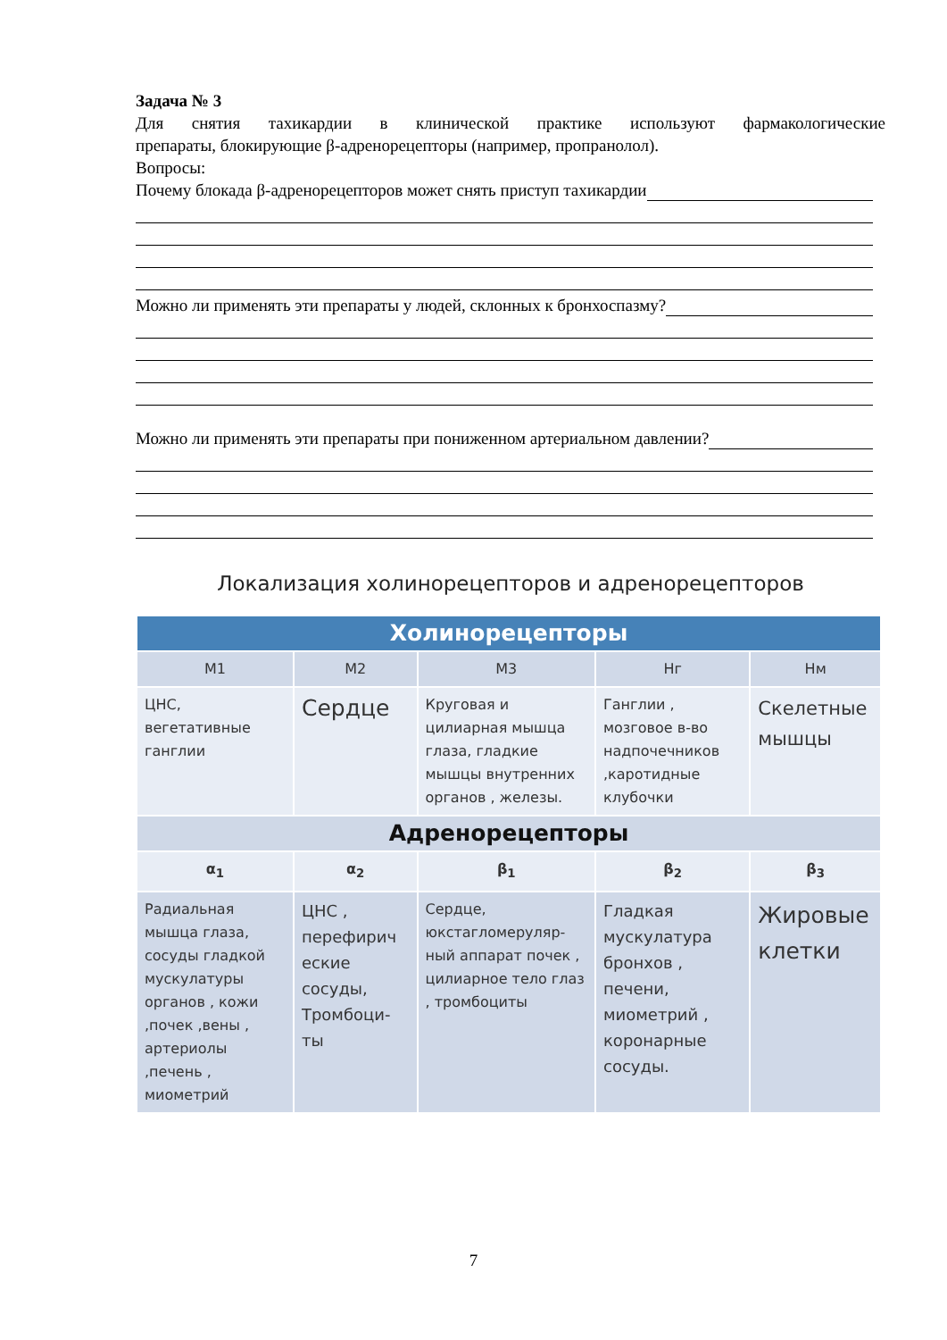Задача № 3
Для снятия тахикардии в клинической практике используют фармакологические
препараты, блокирующие β-адренорецепторы (например, пропранолол).
Вопросы:
Почему блокада β-адренорецепторов может снять приступ тахикардии
Можно ли применять эти препараты у людей, склонных к бронхоспазму?
Можно ли применять эти препараты при пониженном артериальном давлении?
Локализация холинорецепторов и адренорецепторов
| Холинорецепторы | | | | |
| М1 | М2 | М3 | Нг | Нм |
| ЦНС, вегетативные ганглии | Сердце | Круговая и цилиарная мышца глаза, гладкие мышцы внутренних органов , железы. | Ганглии , мозговое в-во надпочечников ,каротидные клубочки | Скелетные мышцы |
| Адренорецепторы | | | | |
| α<sub>1</sub> | α<sub>2</sub> | β<sub>1</sub> | β<sub>2</sub> | β<sub>3</sub> |
| Радиальная мышца глаза, сосуды гладкой мускулатуры органов , кожи ,почек ,вены , артериолы ,печень , миометрий | ЦНС , перефирич еские сосуды, Тромбоци-ты | Сердце, юкстагломеруляр-ный аппарат почек , цилиарное тело глаз , тромбоциты | Гладкая мускулатура бронхов , печени, миометрий , коронарные сосуды. | Жировые клетки |
7